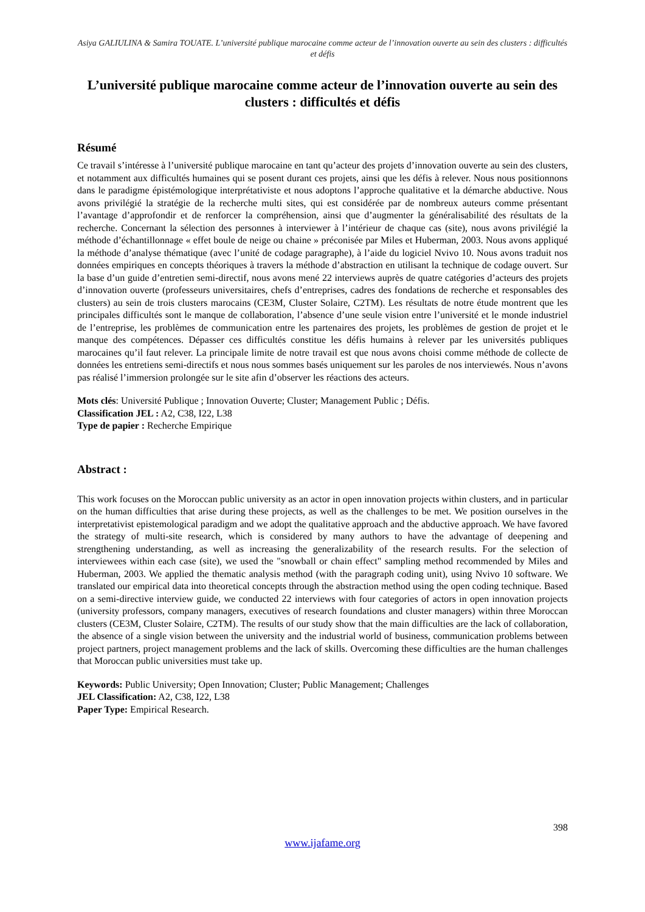Asiya GALIULINA & Samira TOUATE. L’université publique marocaine comme acteur de l’innovation ouverte au sein des clusters : difficultés et défis
L’université publique marocaine comme acteur de l’innovation ouverte au sein des clusters : difficultés et défis
Résumé
Ce travail s’intéresse à l’université publique marocaine en tant qu’acteur des projets d’innovation ouverte au sein des clusters, et notamment aux difficultés humaines qui se posent durant ces projets, ainsi que les défis à relever. Nous nous positionnons dans le paradigme épistémologique interprétativiste et nous adoptons l’approche qualitative et la démarche abductive. Nous avons privilégié la stratégie de la recherche multi sites, qui est considérée par de nombreux auteurs comme présentant l’avantage d’approfondir et de renforcer la compréhension, ainsi que d’augmenter la généralisabilité des résultats de la recherche. Concernant la sélection des personnes à interviewer à l’intérieur de chaque cas (site), nous avons privilégié la méthode d’échantillonnage « effet boule de neige ou chaine » préconisée par Miles et Huberman, 2003. Nous avons appliqué la méthode d’analyse thématique (avec l’unité de codage paragraphe), à l’aide du logiciel Nvivo 10. Nous avons traduit nos données empiriques en concepts théoriques à travers la méthode d’abstraction en utilisant la technique de codage ouvert. Sur la base d’un guide d’entretien semi-directif, nous avons mené 22 interviews auprès de quatre catégories d’acteurs des projets d’innovation ouverte (professeurs universitaires, chefs d’entreprises, cadres des fondations de recherche et responsables des clusters) au sein de trois clusters marocains (CE3M, Cluster Solaire, C2TM). Les résultats de notre étude montrent que les principales difficultés sont le manque de collaboration, l’absence d’une seule vision entre l’université et le monde industriel de l’entreprise, les problèmes de communication entre les partenaires des projets, les problèmes de gestion de projet et le manque des compétences. Dépasser ces difficultés constitue les défis humains à relever par les universités publiques marocaines qu’il faut relever. La principale limite de notre travail est que nous avons choisi comme méthode de collecte de données les entretiens semi-directifs et nous nous sommes basés uniquement sur les paroles de nos interviewés. Nous n’avons pas réalisé l’immersion prolongée sur le site afin d’observer les réactions des acteurs.
Mots clés: Université Publique ; Innovation Ouverte; Cluster; Management Public ; Défis.
Classification JEL : A2, C38, I22, L38
Type de papier : Recherche Empirique
Abstract :
This work focuses on the Moroccan public university as an actor in open innovation projects within clusters, and in particular on the human difficulties that arise during these projects, as well as the challenges to be met. We position ourselves in the interpretativist epistemological paradigm and we adopt the qualitative approach and the abductive approach. We have favored the strategy of multi-site research, which is considered by many authors to have the advantage of deepening and strengthening understanding, as well as increasing the generalizability of the research results. For the selection of interviewees within each case (site), we used the "snowball or chain effect" sampling method recommended by Miles and Huberman, 2003. We applied the thematic analysis method (with the paragraph coding unit), using Nvivo 10 software. We translated our empirical data into theoretical concepts through the abstraction method using the open coding technique. Based on a semi-directive interview guide, we conducted 22 interviews with four categories of actors in open innovation projects (university professors, company managers, executives of research foundations and cluster managers) within three Moroccan clusters (CE3M, Cluster Solaire, C2TM). The results of our study show that the main difficulties are the lack of collaboration, the absence of a single vision between the university and the industrial world of business, communication problems between project partners, project management problems and the lack of skills. Overcoming these difficulties are the human challenges that Moroccan public universities must take up.
Keywords: Public University; Open Innovation; Cluster; Public Management; Challenges
JEL Classification: A2, C38, I22, L38
Paper Type: Empirical Research.
398
www.ijafame.org